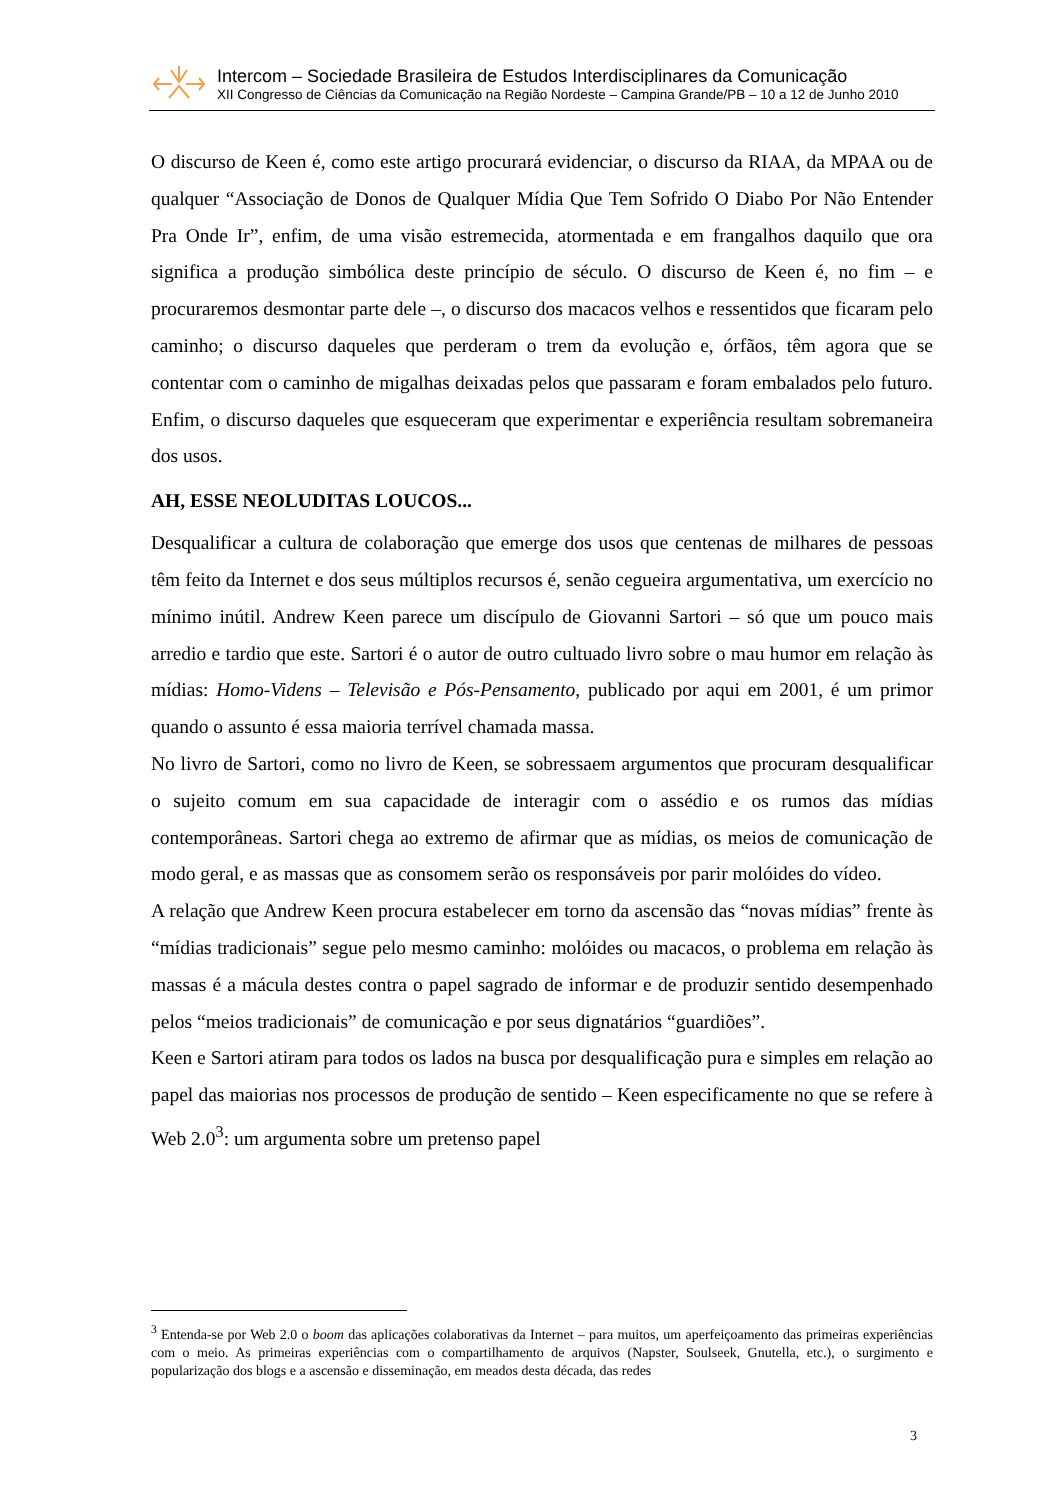Intercom – Sociedade Brasileira de Estudos Interdisciplinares da Comunicação
XII Congresso de Ciências da Comunicação na Região Nordeste – Campina Grande/PB – 10 a 12 de Junho 2010
O discurso de Keen é, como este artigo procurará evidenciar, o discurso da RIAA, da MPAA ou de qualquer “Associação de Donos de Qualquer Mídia Que Tem Sofrido O Diabo Por Não Entender Pra Onde Ir”, enfim, de uma visão estremecida, atormentada e em frangalhos daquilo que ora significa a produção simbólica deste princípio de século. O discurso de Keen é, no fim – e procuraremos desmontar parte dele –, o discurso dos macacos velhos e ressentidos que ficaram pelo caminho; o discurso daqueles que perderam o trem da evolução e, órfãos, têm agora que se contentar com o caminho de migalhas deixadas pelos que passaram e foram embalados pelo futuro. Enfim, o discurso daqueles que esqueceram que experimentar e experiência resultam sobremaneira dos usos.
AH, ESSE NEOLUDITAS LOUCOS...
Desqualificar a cultura de colaboração que emerge dos usos que centenas de milhares de pessoas têm feito da Internet e dos seus múltiplos recursos é, senão cegueira argumentativa, um exercício no mínimo inútil. Andrew Keen parece um discípulo de Giovanni Sartori – só que um pouco mais arredio e tardio que este. Sartori é o autor de outro cultuado livro sobre o mau humor em relação às mídias: Homo-Videns – Televisão e Pós-Pensamento, publicado por aqui em 2001, é um primor quando o assunto é essa maioria terrível chamada massa.
No livro de Sartori, como no livro de Keen, se sobressaem argumentos que procuram desqualificar o sujeito comum em sua capacidade de interagir com o assédio e os rumos das mídias contemporâneas. Sartori chega ao extremo de afirmar que as mídias, os meios de comunicação de modo geral, e as massas que as consomem serão os responsáveis por parir molóides do vídeo.
A relação que Andrew Keen procura estabelecer em torno da ascensão das “novas mídias” frente às “mídias tradicionais” segue pelo mesmo caminho: molóides ou macacos, o problema em relação às massas é a mácula destes contra o papel sagrado de informar e de produzir sentido desempenhado pelos “meios tradicionais” de comunicação e por seus dignatários “guardiões”.
Keen e Sartori atiram para todos os lados na busca por desqualificação pura e simples em relação ao papel das maiorias nos processos de produção de sentido – Keen especificamente no que se refere à Web 2.0<sup>3</sup>: um argumenta sobre um pretenso papel
<sup>3</sup> Entenda-se por Web 2.0 o boom das aplicações colaborativas da Internet – para muitos, um aperfeiçoamento das primeiras experiências com o meio. As primeiras experiências com o compartilhamento de arquivos (Napster, Soulseek, Gnutella, etc.), o surgimento e popularização dos blogs e a ascensão e disseminação, em meados desta década, das redes
3